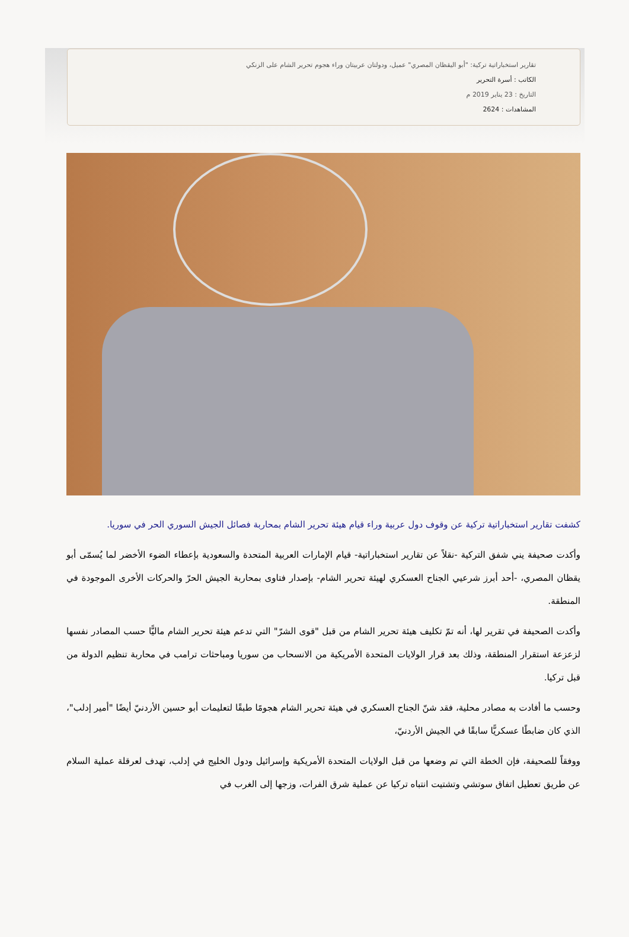تقارير استخباراتية تركية: "أبو اليقظان المصري" عميل، ودولتان عربيتان وراء هجوم تحرير الشام على الزنكي
الكاتب : أسرة التحرير
التاريخ : 23 يناير 2019 م
المشاهدات : 2624
كشفت تقارير استخباراتية تركية عن وقوف دول عربية وراء قيام هيئة تحرير الشام بمحاربة فصائل الجيش السوري الحر في سوريا.
وأكدت صحيفة يني شفق التركية -نقلاً عن تقارير استخباراتية- قيام الإمارات العربية المتحدة والسعودية بإعطاء الضوء الأخضر لما يُسمّى أبو يقظان المصري، -أحد أبرز شرعيي الجناح العسكري لهيئة تحرير الشام- بإصدار فتاوى بمحاربة الجيش الحرّ والحركات الأخرى الموجودة في المنطقة.
وأكدت الصحيفة في تقرير لها، أنه تمّ تكليف هيئة تحرير الشام من قبل "قوى الشرّ" التي تدعم هيئة تحرير الشام ماليًّا حسب المصادر نفسها لزعزعة استقرار المنطقة، وذلك بعد قرار الولايات المتحدة الأمريكية من الانسحاب من سوريا ومباحثات ترامب في محاربة تنظيم الدولة من قبل تركيا.
وحسب ما أفادت به مصادر محلية، فقد شنّ الجناح العسكري في هيئة تحرير الشام هجومًا طبقًا لتعليمات أبو حسين الأردنيّ أيضًا "أمير إدلب"، الذي كان ضابطًا عسكريًّا سابقًا في الجيش الأردنيّ،
ووفقاً للصحيفة، فإن الخطة التي تم وضعها من قبل الولايات المتحدة الأمريكية وإسرائيل ودول الخليج في إدلب، تهدف لعرقلة عملية السلام عن طريق تعطيل اتفاق سوتشي وتشتيت انتباه تركيا عن عملية شرق الفرات، وزجها إلى الغرب في